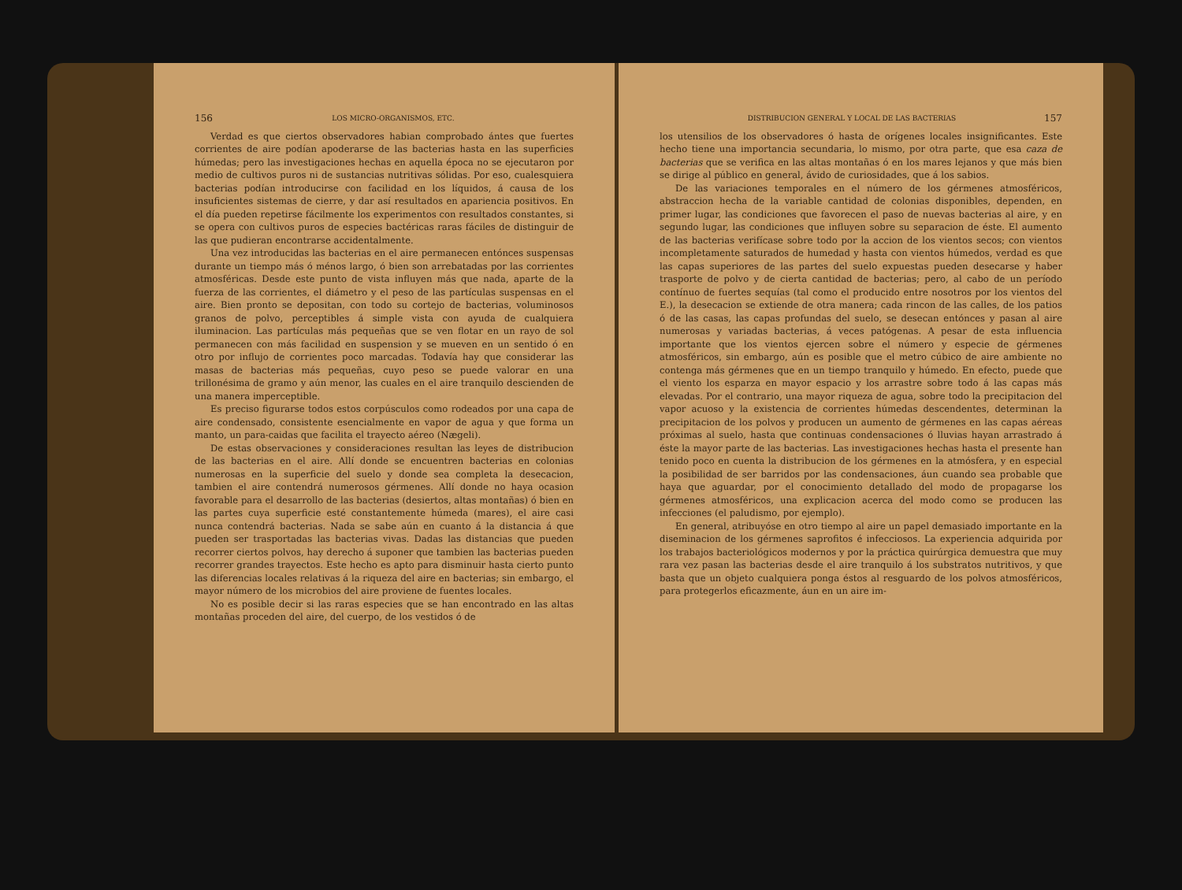156 LOS MICRO-ORGANISMOS, ETC.
Verdad es que ciertos observadores habian comprobado ántes que fuertes corrientes de aire podían apoderarse de las bacterias hasta en las superficies húmedas; pero las investigaciones hechas en aquella época no se ejecutaron por medio de cultivos puros ni de sustancias nutritivas sólidas. Por eso, cualesquiera bacterias podían introducirse con facilidad en los líquidos, á causa de los insuficientes sistemas de cierre, y dar así resultados en apariencia positivos. En el día pueden repetirse fácilmente los experimentos con resultados constantes, si se opera con cultivos puros de especies bactéricas raras fáciles de distinguir de las que pudieran encontrarse accidentalmente.
Una vez introducidas las bacterias en el aire permanecen entónces suspensas durante un tiempo más ó ménos largo, ó bien son arrebatadas por las corrientes atmosféricas. Desde este punto de vista influyen más que nada, aparte de la fuerza de las corrientes, el diámetro y el peso de las partículas suspensas en el aire. Bien pronto se depositan, con todo su cortejo de bacterias, voluminosos granos de polvo, perceptibles á simple vista con ayuda de cualquiera iluminacion. Las partículas más pequeñas que se ven flotar en un rayo de sol permanecen con más facilidad en suspension y se mueven en un sentido ó en otro por influjo de corrientes poco marcadas. Todavía hay que considerar las masas de bacterias más pequeñas, cuyo peso se puede valorar en una trillonésima de gramo y aún menor, las cuales en el aire tranquilo descienden de una manera imperceptible.
Es preciso figurarse todos estos corpúsculos como rodeados por una capa de aire condensado, consistente esencialmente en vapor de agua y que forma un manto, un para-caidas que facilita el trayecto aéreo (Nægeli).
De estas observaciones y consideraciones resultan las leyes de distribucion de las bacterias en el aire. Allí donde se encuentren bacterias en colonias numerosas en la superficie del suelo y donde sea completa la desecacion, tambien el aire contendrá numerosos gérmenes. Allí donde no haya ocasion favorable para el desarrollo de las bacterias (desiertos, altas montañas) ó bien en las partes cuya superficie esté constantemente húmeda (mares), el aire casi nunca contendrá bacterias. Nada se sabe aún en cuanto á la distancia á que pueden ser trasportadas las bacterias vivas. Dadas las distancias que pueden recorrer ciertos polvos, hay derecho á suponer que tambien las bacterias pueden recorrer grandes trayectos. Este hecho es apto para disminuir hasta cierto punto las diferencias locales relativas á la riqueza del aire en bacterias; sin embargo, el mayor número de los microbios del aire proviene de fuentes locales.
No es posible decir si las raras especies que se han encontrado en las altas montañas proceden del aire, del cuerpo, de los vestidos ó de
DISTRIBUCION GENERAL Y LOCAL DE LAS BACTERIAS 157
los utensilios de los observadores ó hasta de orígenes locales insignificantes. Este hecho tiene una importancia secundaria, lo mismo, por otra parte, que esa caza de bacterias que se verifica en las altas montañas ó en los mares lejanos y que más bien se dirige al público en general, ávido de curiosidades, que á los sabios.
De las variaciones temporales en el número de los gérmenes atmosféricos, abstraccion hecha de la variable cantidad de colonias disponibles, dependen, en primer lugar, las condiciones que favorecen el paso de nuevas bacterias al aire, y en segundo lugar, las condiciones que influyen sobre su separacion de éste. El aumento de las bacterias verifícase sobre todo por la accion de los vientos secos; con vientos incompletamente saturados de humedad y hasta con vientos húmedos, verdad es que las capas superiores de las partes del suelo expuestas pueden desecarse y haber trasporte de polvo y de cierta cantidad de bacterias; pero, al cabo de un período contínuo de fuertes sequías (tal como el producido entre nosotros por los vientos del E.), la desecacion se extiende de otra manera; cada rincon de las calles, de los patios ó de las casas, las capas profundas del suelo, se desecan entónces y pasan al aire numerosas y variadas bacterias, á veces patógenas. A pesar de esta influencia importante que los vientos ejercen sobre el número y especie de gérmenes atmosféricos, sin embargo, aún es posible que el metro cúbico de aire ambiente no contenga más gérmenes que en un tiempo tranquilo y húmedo. En efecto, puede que el viento los esparza en mayor espacio y los arrastre sobre todo á las capas más elevadas. Por el contrario, una mayor riqueza de agua, sobre todo la precipitacion del vapor acuoso y la existencia de corrientes húmedas descendentes, determinan la precipitacion de los polvos y producen un aumento de gérmenes en las capas aéreas próximas al suelo, hasta que continuas condensaciones ó lluvias hayan arrastrado á éste la mayor parte de las bacterias. Las investigaciones hechas hasta el presente han tenido poco en cuenta la distribucion de los gérmenes en la atmósfera, y en especial la posibilidad de ser barridos por las condensaciones, áun cuando sea probable que haya que aguardar, por el conocimiento detallado del modo de propagarse los gérmenes atmosféricos, una explicacion acerca del modo como se producen las infecciones (el paludismo, por ejemplo).
En general, atribuyóse en otro tiempo al aire un papel demasiado importante en la diseminacion de los gérmenes saprofitos é infecciosos. La experiencia adquirida por los trabajos bacteriológicos modernos y por la práctica quirúrgica demuestra que muy rara vez pasan las bacterias desde el aire tranquilo á los substratos nutritivos, y que basta que un objeto cualquiera ponga éstos al resguardo de los polvos atmosféricos, para protegerlos eficazmente, áun en un aire im-